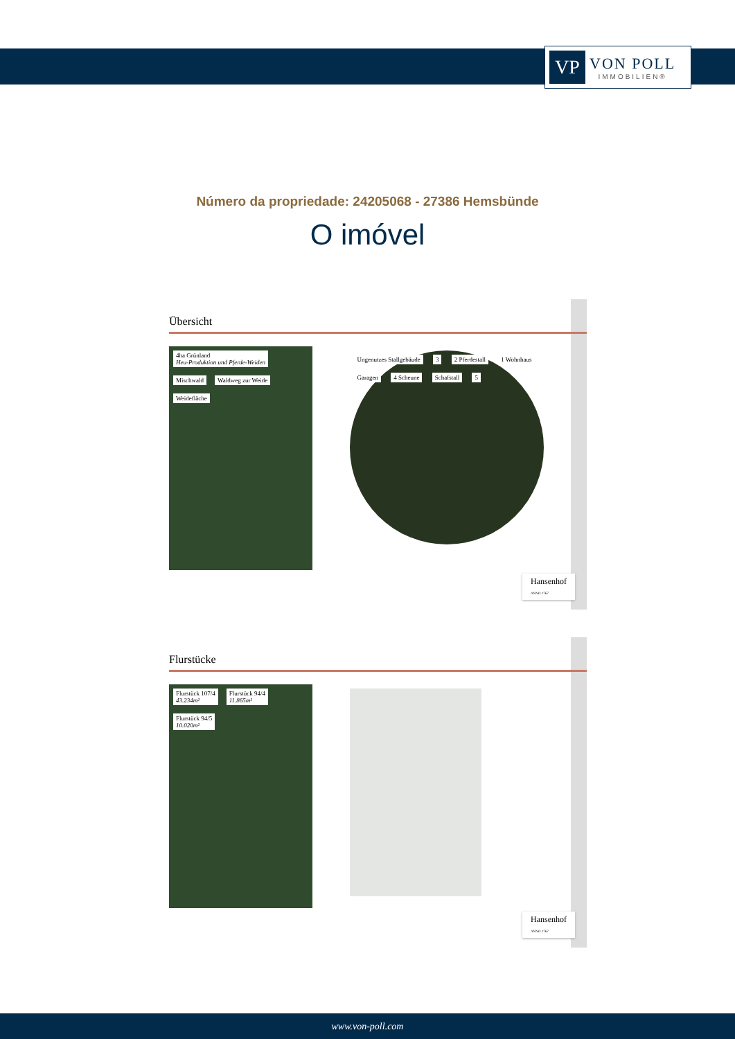VP
VON POLL
IMMOBILIEN®
Número da propriedade: 24205068 - 27386 Hemsbünde
O imóvel
Übersicht
4ha Grünland
Heu-Produktion und Pferde-Weiden Mischwald Waldweg zur Weide Weidefläche
Ungenutzes Stallgebäude 3 2 Pferdestall 1 Wohnhaus Garagen 4 Scheune Schafstall 5
Hansenhof
ANNO 1767
Flurstücke
Flurstück 107/4
43.234m² Flurstück 94/4
11.865m² Flurstück 94/5
10.020m²
Hansenhof
ANNO 1767
www.von-poll.com